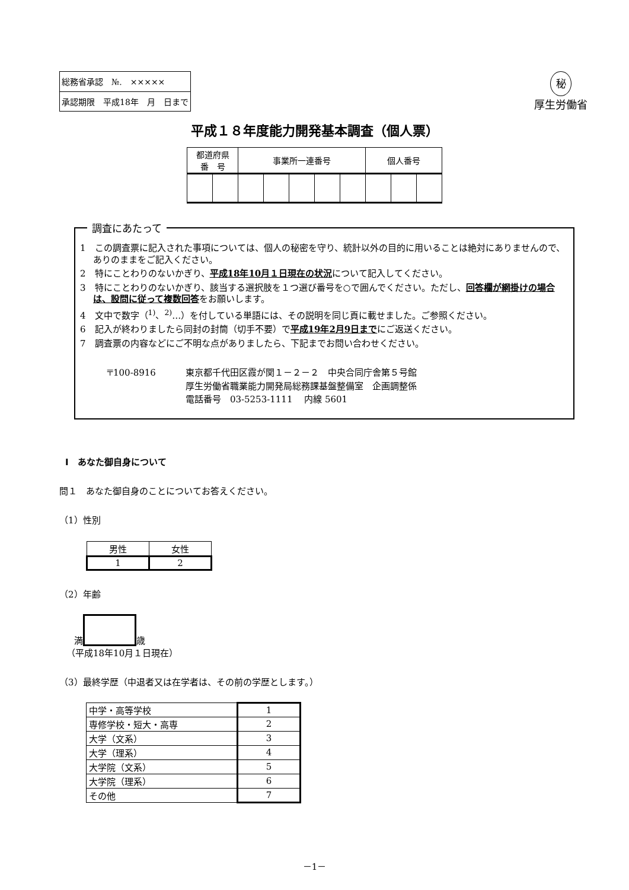| 総務省承認 №. ××××× |
| 承認期限 平成18年 月 日まで |
秘
厚生労働省
平成１８年度能力開発基本調査（個人票）
| 都道府県 番 号 | | 事業所一連番号 | | | | | 個人番号 | | |
調査にあたって
1　この調査票に記入された事項については、個人の秘密を守り、統計以外の目的に用いることは絶対にありませんので、ありのままをご記入ください。
2　特にことわりのないかぎり、平成18年10月１日現在の状況について記入してください。
3　特にことわりのないかぎり、該当する選択肢を１つ選び番号を○で囲んでください。ただし、回答欄が網掛けの場合は、設問に従って複数回答をお願いします。
4　文中で数字（<sup>1)</sup>、<sup>2)</sup>…）を付している単語には、その説明を同じ頁に載せました。ご参照ください。
6　記入が終わりましたら同封の封筒（切手不要）で平成19年2月9日までにご返送ください。
7　調査票の内容などにご不明な点がありましたら、下記までお問い合わせください。
〒100-8916 東京都千代田区霞が関１－２－２　中央合同庁舎第５号館
厚生労働省職業能力開発局総務課基盤整備室　企画調整係
電話番号　03-5253-1111　 内線 5601
Ⅰ　あなた御自身について
問１　あなた御自身のことについてお答えください。
（1）性別
| 男性 | 女性 |
| 1 | 2 |
（2）年齢
満 歳
（平成18年10月１日現在）
（3）最終学歴（中退者又は在学者は、その前の学歴とします。）
| 中学・高等学校 | 1 |
| 専修学校・短大・高専 | 2 |
| 大学（文系） | 3 |
| 大学（理系） | 4 |
| 大学院（文系） | 5 |
| 大学院（理系） | 6 |
| その他 | 7 |
－1－